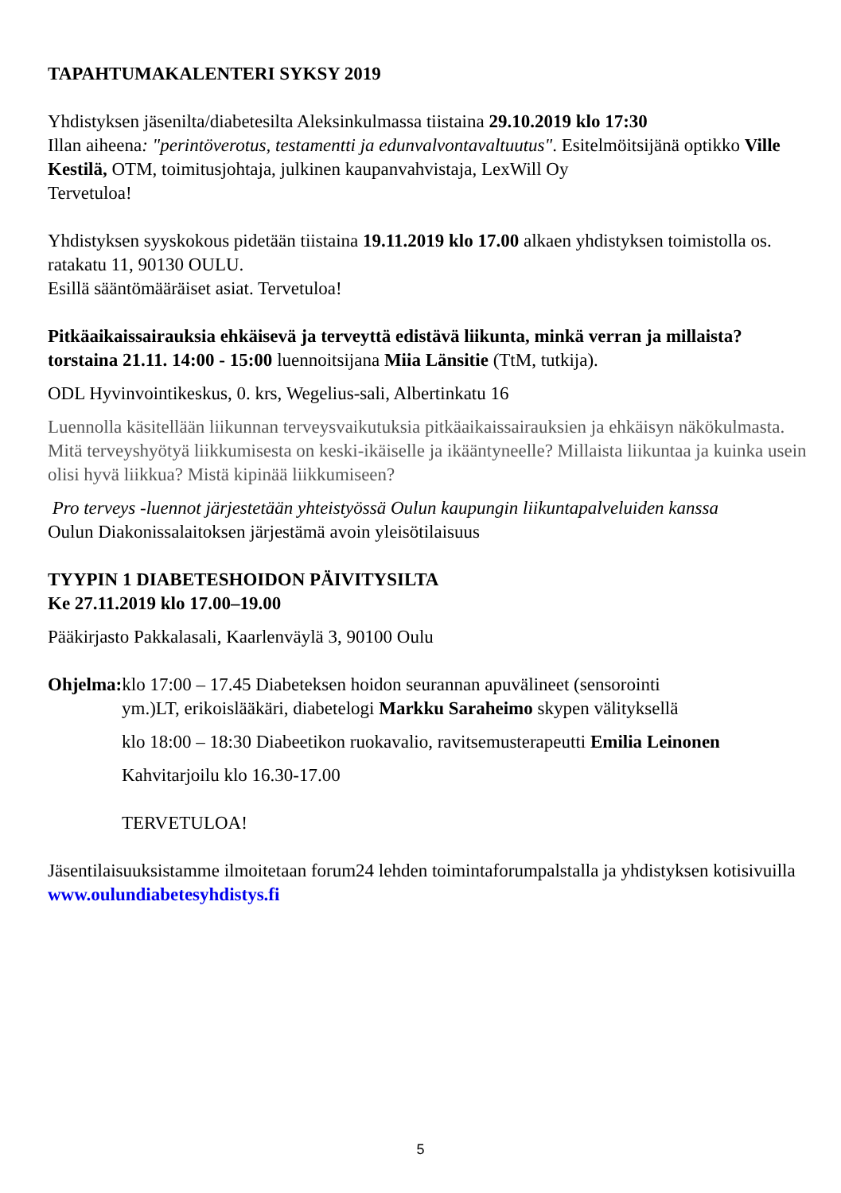TAPAHTUMAKALENTERI SYKSY 2019
Yhdistyksen jäsenilta/diabetesilta Aleksinkulmassa tiistaina 29.10.2019 klo 17:30
Illan aiheena: "perintöverotus, testamentti ja edunvalvontavaltuutus". Esitelmöitsijänä optikko Ville Kestilä, OTM, toimitusjohtaja, julkinen kaupanvahvistaja, LexWill Oy
Tervetuloa!
Yhdistyksen syyskokous pidetään tiistaina 19.11.2019 klo 17.00 alkaen yhdistyksen toimistolla os. ratakatu 11, 90130 OULU.
Esillä sääntömääräiset asiat. Tervetuloa!
Pitkäaikaissairauksia ehkäisevä ja terveyttä edistävä liikunta, minkä verran ja millaista? torstaina 21.11. 14:00 - 15:00 luennoitsijana Miia Länsitie (TtM, tutkija).
ODL Hyvinvointikeskus, 0. krs, Wegelius-sali, Albertinkatu 16
Luennolla käsitellään liikunnan terveysvaikutuksia pitkäaikaissairauksien ja ehkäisyn näkökulmasta. Mitä terveyshyötyä liikkumisesta on keski-ikäiselle ja ikääntyneelle? Millaista liikuntaa ja kuinka usein olisi hyvä liikkua? Mistä kipinää liikkumiseen?
Pro terveys -luennot järjestetään yhteistyössä Oulun kaupungin liikuntapalveluiden kanssa
Oulun Diakonissalaitoksen järjestämä avoin yleisötilaisuus
TYYPIN 1 DIABETESHOIDON PÄIVITYSILTA
Ke 27.11.2019 klo 17.00–19.00
Pääkirjasto Pakkalasali, Kaarlenväylä 3, 90100 Oulu
Ohjelma: klo 17:00 – 17.45 Diabeteksen hoidon seurannan apuvälineet (sensorointi
ym.)LT, erikoislääkäri, diabetelogi Markku Saraheimo skypen välityksellä
klo 18:00 – 18:30 Diabeetikon ruokavalio, ravitsemusterapeutti Emilia Leinonen
Kahvitarjoilu klo 16.30-17.00
TERVETULOA!
Jäsentilaisuuksistamme ilmoitetaan forum24 lehden toimintaforumpalstalla ja yhdistyksen kotisivuilla www.oulundiabetesyhdistys.fi
5